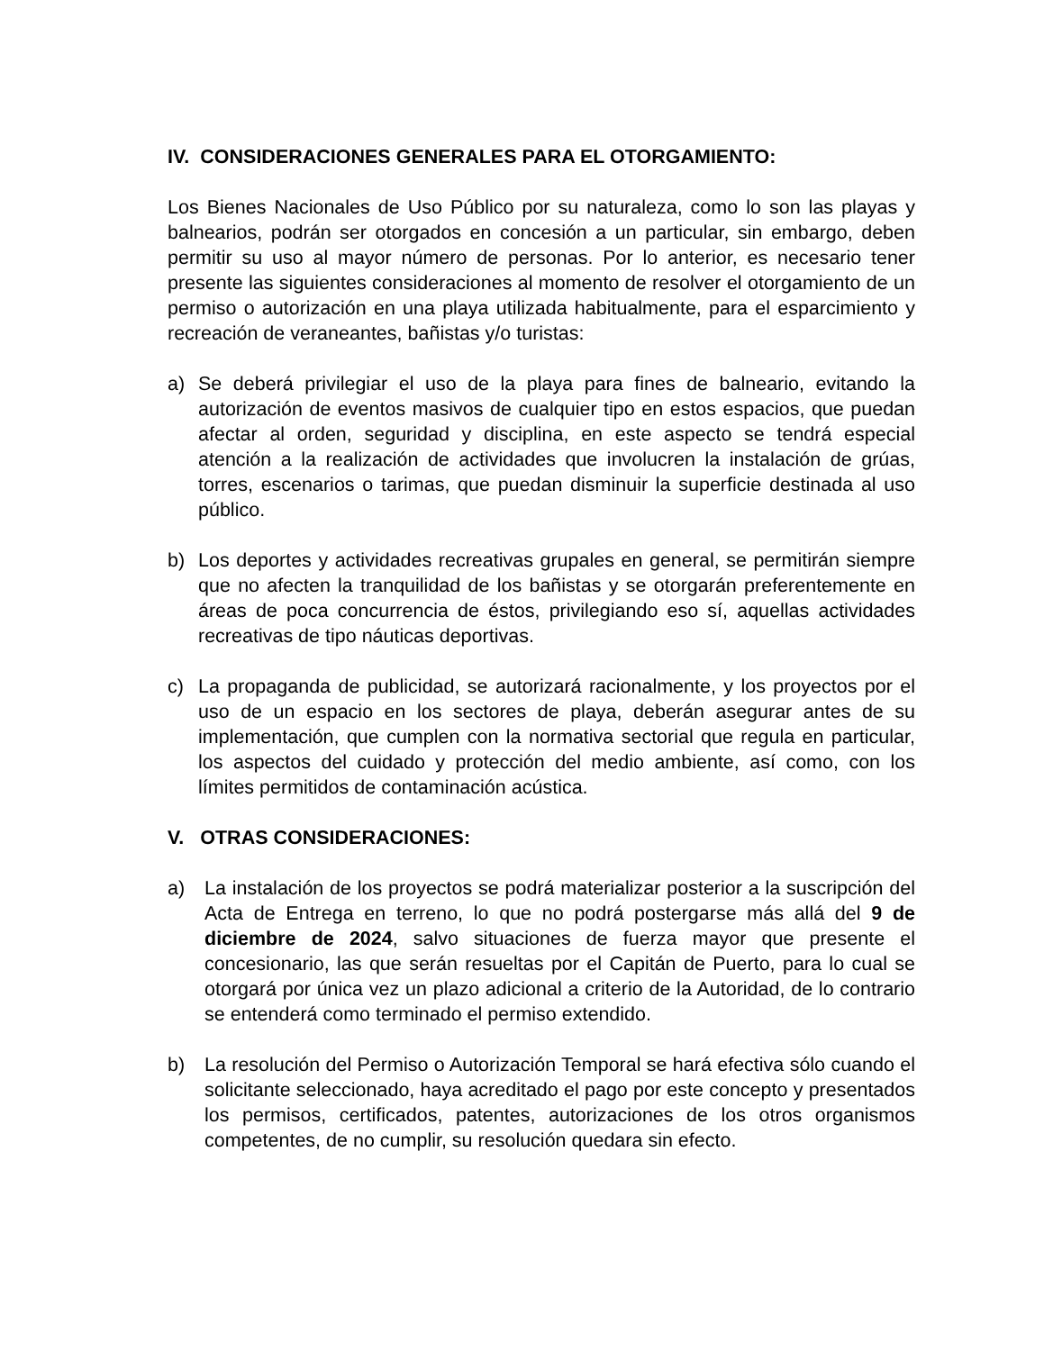IV. CONSIDERACIONES GENERALES PARA EL OTORGAMIENTO:
Los Bienes Nacionales de Uso Público por su naturaleza, como lo son las playas y balnearios, podrán ser otorgados en concesión a un particular, sin embargo, deben permitir su uso al mayor número de personas. Por lo anterior, es necesario tener presente las siguientes consideraciones al momento de resolver el otorgamiento de un permiso o autorización en una playa utilizada habitualmente, para el esparcimiento y recreación de veraneantes, bañistas y/o turistas:
a) Se deberá privilegiar el uso de la playa para fines de balneario, evitando la autorización de eventos masivos de cualquier tipo en estos espacios, que puedan afectar al orden, seguridad y disciplina, en este aspecto se tendrá especial atención a la realización de actividades que involucren la instalación de grúas, torres, escenarios o tarimas, que puedan disminuir la superficie destinada al uso público.
b) Los deportes y actividades recreativas grupales en general, se permitirán siempre que no afecten la tranquilidad de los bañistas y se otorgarán preferentemente en áreas de poca concurrencia de éstos, privilegiando eso sí, aquellas actividades recreativas de tipo náuticas deportivas.
c) La propaganda de publicidad, se autorizará racionalmente, y los proyectos por el uso de un espacio en los sectores de playa, deberán asegurar antes de su implementación, que cumplen con la normativa sectorial que regula en particular, los aspectos del cuidado y protección del medio ambiente, así como, con los límites permitidos de contaminación acústica.
V. OTRAS CONSIDERACIONES:
a) La instalación de los proyectos se podrá materializar posterior a la suscripción del Acta de Entrega en terreno, lo que no podrá postergarse más allá del 9 de diciembre de 2024, salvo situaciones de fuerza mayor que presente el concesionario, las que serán resueltas por el Capitán de Puerto, para lo cual se otorgará por única vez un plazo adicional a criterio de la Autoridad, de lo contrario se entenderá como terminado el permiso extendido.
b) La resolución del Permiso o Autorización Temporal se hará efectiva sólo cuando el solicitante seleccionado, haya acreditado el pago por este concepto y presentados los permisos, certificados, patentes, autorizaciones de los otros organismos competentes, de no cumplir, su resolución quedara sin efecto.